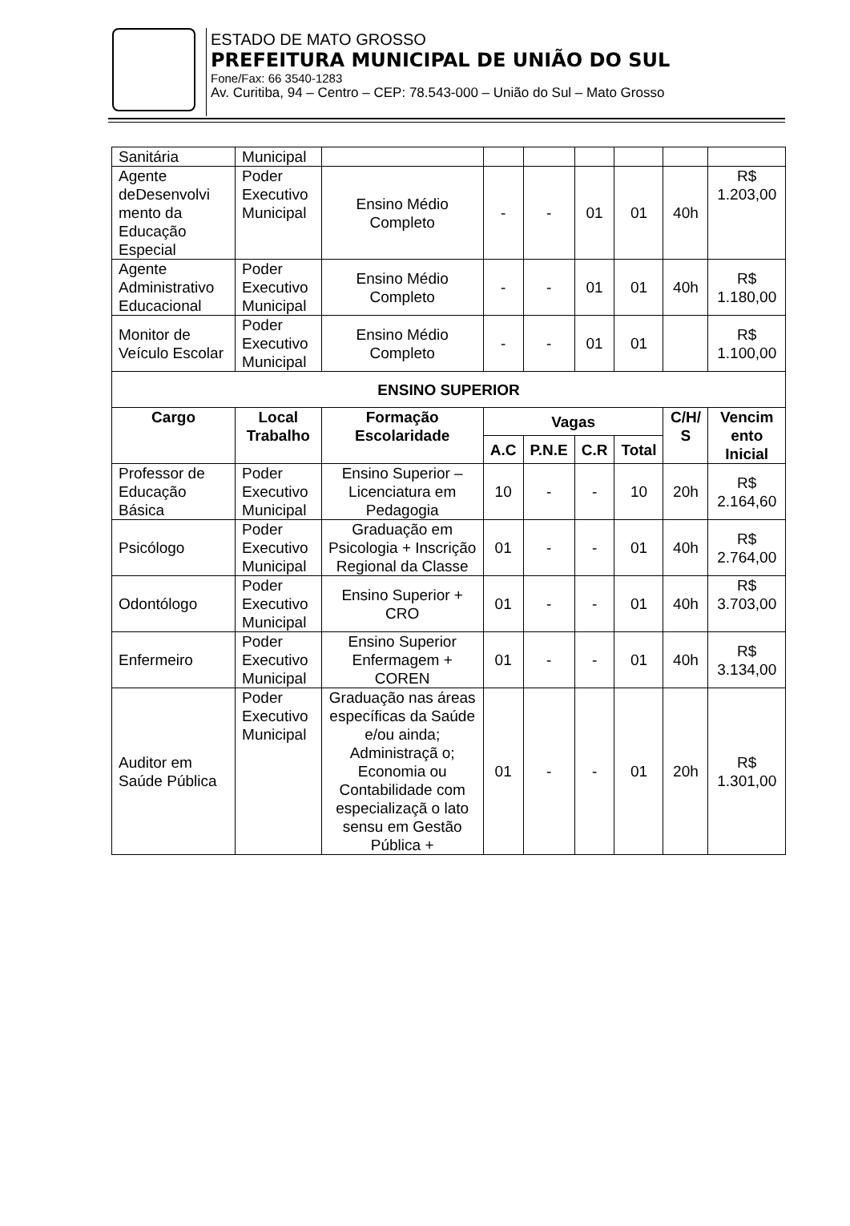ESTADO DE MATO GROSSO
PREFEITURA MUNICIPAL DE UNIÃO DO SUL
Fone/Fax: 66 3540-1283
Av. Curitiba, 94 – Centro – CEP: 78.543-000 – União do Sul – Mato Grosso
| Sanitária | Municipal | | | | | | | |
| Agente deDesenvolvi mento da Educação Especial | Poder Executivo Municipal | Ensino Médio Completo | - | - | 01 | 01 | 40h | R$ 1.203,00 |
| Agente Administrativo Educacional | Poder Executivo Municipal | Ensino Médio Completo | - | - | 01 | 01 | 40h | R$ 1.180,00 |
| Monitor de Veículo Escolar | Poder Executivo Municipal | Ensino Médio Completo | - | - | 01 | 01 | | R$ 1.100,00 |
| ENSINO SUPERIOR | | | | | | | | |
| Cargo | Local Trabalho | Formação Escolaridade | Vagas | | | | C/H/ S | Vencim ento Inicial |
| | | | A.C | P.N.E | C.R | Total | | |
| Professor de Educação Básica | Poder Executivo Municipal | Ensino Superior – Licenciatura em Pedagogia | 10 | - | - | 10 | 20h | R$ 2.164,60 |
| Psicólogo | Poder Executivo Municipal | Graduação em Psicologia + Inscrição Regional da Classe | 01 | - | - | 01 | 40h | R$ 2.764,00 |
| Odontólogo | Poder Executivo Municipal | Ensino Superior + CRO | 01 | - | - | 01 | 40h | R$ 3.703,00 |
| Enfermeiro | Poder Executivo Municipal | Ensino Superior Enfermagem + COREN | 01 | - | - | 01 | 40h | R$ 3.134,00 |
| Auditor em Saúde Pública | Poder Executivo Municipal | Graduação nas áreas específicas da Saúde e/ou ainda; Administraçã o; Economia ou Contabilidade com especializaçã o lato sensu em Gestão Pública + | 01 | - | - | 01 | 20h | R$ 1.301,00 |